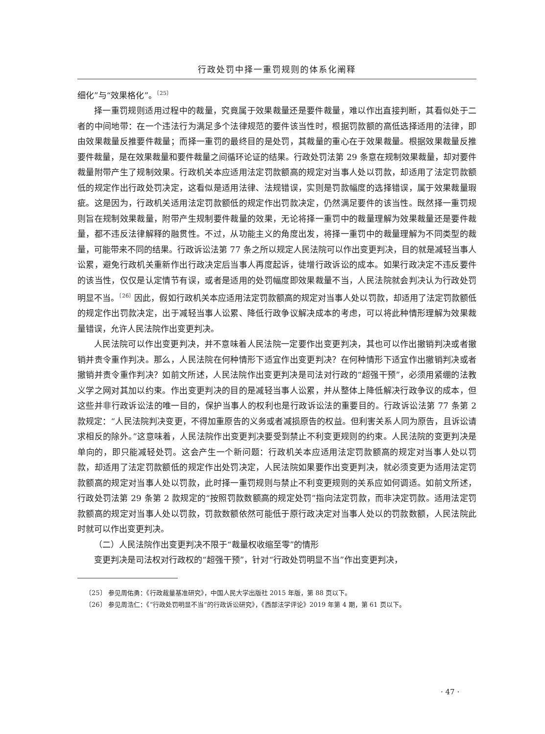行政处罚中择一重罚规则的体系化阐释
细化”与“效果格化”。<sup>〔25〕</sup>
择一重罚规则适用过程中的裁量，究竟属于效果裁量还是要件裁量，难以作出直接判断，其看似处于二者的中间地带：在一个违法行为满足多个法律规范的要件该当性时，根据罚款额的高低选择适用的法律，即由效果裁量反推要件裁量；而择一重罚的最终目的是处罚，其裁量的重心在于效果裁量。根据效果裁量反推要件裁量，是在效果裁量和要件裁量之间循环论证的结果。行政处罚法第 29 条意在规制效果裁量，却对要件裁量附带产生了规制效果。行政机关本应适用法定罚款额高的规定对当事人处以罚款，却适用了法定罚款额低的规定作出行政处罚决定，这看似是适用法律、法规错误，实则是罚款幅度的选择错误，属于效果裁量瑕疵。这是因为，行政机关适用法定罚款额低的规定作出罚款决定，仍然满足要件的该当性。既然择一重罚规则旨在规制效果裁量，附带产生规制要件裁量的效果，无论将择一重罚中的裁量理解为效果裁量还是要件裁量，都不违反法律解释的融贯性。不过，从功能主义的角度出发，将择一重罚中的裁量理解为不同类型的裁量，可能带来不同的结果。行政诉讼法第 77 条之所以规定人民法院可以作出变更判决，目的就是减轻当事人讼累，避免行政机关重新作出行政决定后当事人再度起诉，徒增行政诉讼的成本。如果行政决定不违反要件的该当性，仅仅是认定情节有误，或者是适用的处罚幅度即效果裁量不当，人民法院就会判决认为行政处罚明显不当。<sup>〔26〕</sup>因此，假如行政机关本应适用法定罚款额高的规定对当事人处以罚款，却适用了法定罚款额低的规定作出罚款决定，出于减轻当事人讼累、降低行政争议解决成本的考虑，可以将此种情形理解为效果裁量错误，允许人民法院作出变更判决。
人民法院可以作出变更判决，并不意味着人民法院一定要作出变更判决，其也可以作出撤销判决或者撤销并责令重作判决。那么，人民法院在何种情形下适宜作出变更判决？在何种情形下适宜作出撤销判决或者撤销并责令重作判决？如前文所述，人民法院作出变更判决是司法对行政的“超强干预”，必须用紧绷的法教义学之网对其加以约束。作出变更判决的目的是减轻当事人讼累，并从整体上降低解决行政争议的成本，但这些并非行政诉讼法的唯一目的，保护当事人的权利也是行政诉讼法的重要目的。行政诉讼法第 77 条第 2 款规定：“人民法院判决变更，不得加重原告的义务或者减损原告的权益。但利害关系人同为原告，且诉讼请求相反的除外。”这意味着，人民法院作出变更判决要受到禁止不利变更规则的约束。人民法院的变更判决是单向的，即只能减轻处罚。这会产生一个新问题：行政机关本应适用法定罚款额高的规定对当事人处以罚款，却适用了法定罚款额低的规定作出处罚决定，人民法院如果要作出变更判决，就必须变更为适用法定罚款额高的规定对当事人处以罚款，此时择一重罚规则与禁止不利变更规则的关系应如何调适。如前文所述，行政处罚法第 29 条第 2 款规定的“按照罚款数额高的规定处罚”指向法定罚款，而非决定罚款。适用法定罚款额高的规定对当事人处以罚款，罚款数额依然可能低于原行政决定对当事人处以的罚款数额，人民法院此时就可以作出变更判决。
（二）人民法院作出变更判决不限于“裁量权收缩至零”的情形
变更判决是司法权对行政权的“超强干预”，针对“行政处罚明显不当”作出变更判决，
〔25〕 参见周佑勇：《行政裁量基准研究》，中国人民大学出版社 2015 年版，第 88 页以下。
〔26〕 参见周浩仁：《“行政处罚明显不当”的行政诉讼研究》，《西部法学评论》2019 年第 4 期，第 61 页以下。
· 47 ·